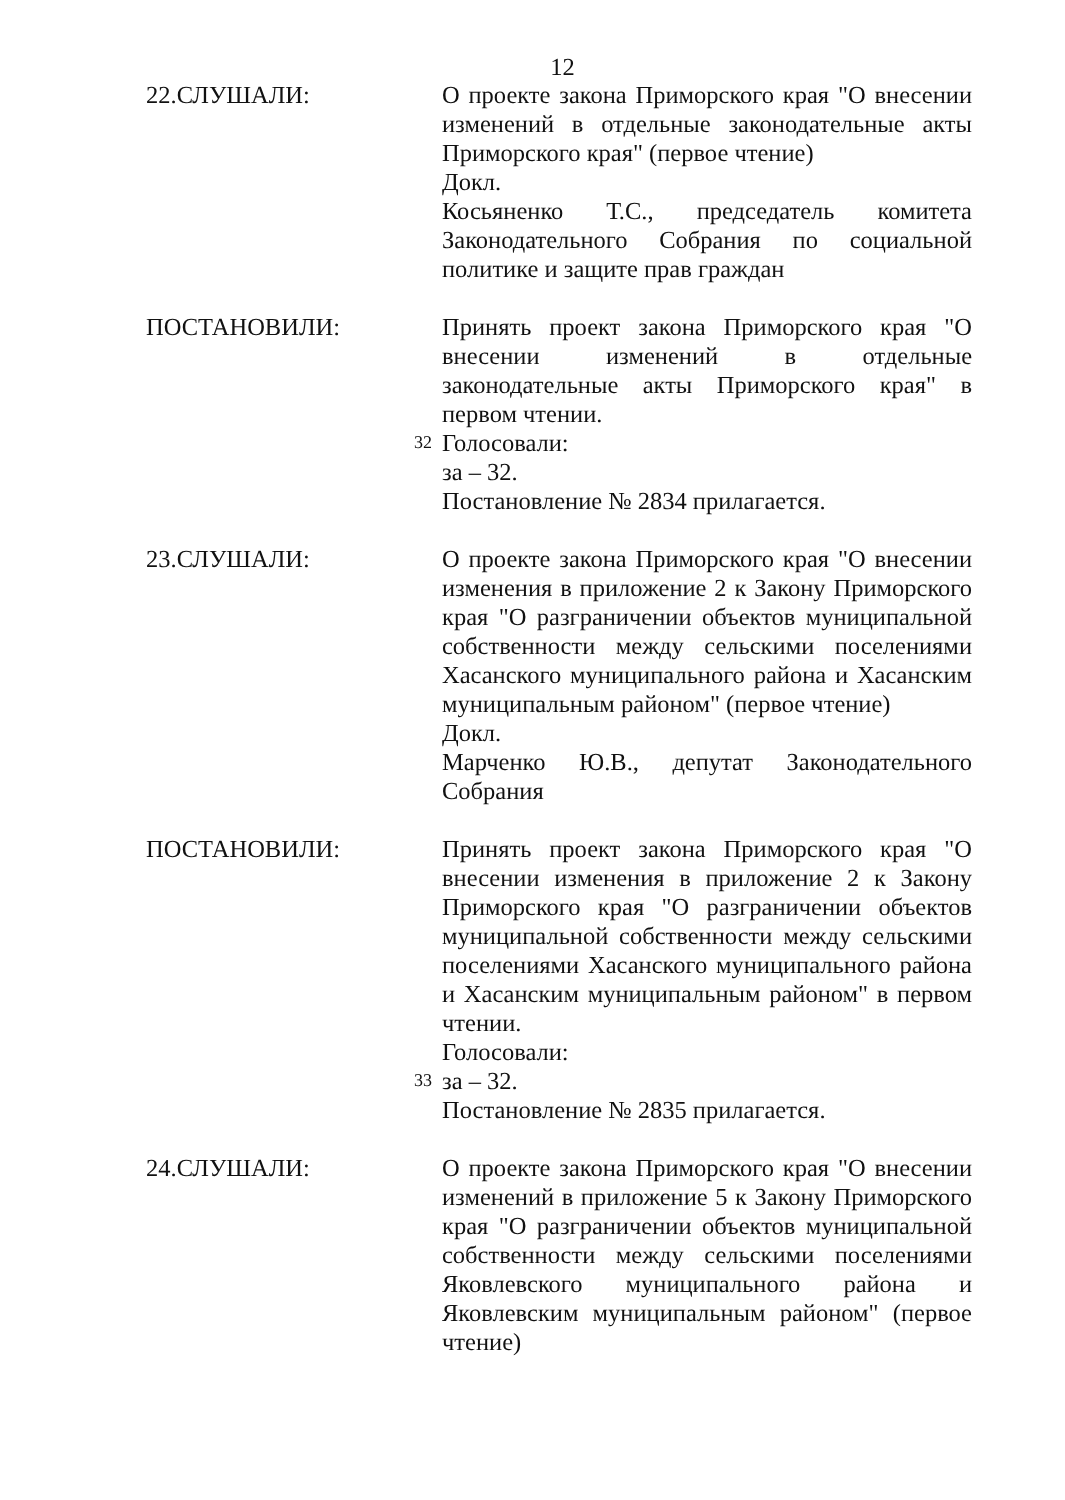12
22.СЛУШАЛИ: О проекте закона Приморского края "О внесении изменений в отдельные законодательные акты Приморского края" (первое чтение)
Докл.
Косьяненко Т.С., председатель комитета Законодательного Собрания по социальной политике и защите прав граждан
ПОСТАНОВИЛИ:
32
Принять проект закона Приморского края "О внесении изменений в отдельные законодательные акты Приморского края" в первом чтении.
Голосовали:
за – 32.
Постановление № 2834 прилагается.
23.СЛУШАЛИ: О проекте закона Приморского края "О внесении изменения в приложение 2 к Закону Приморского края "О разграничении объектов муниципальной собственности между сельскими поселениями Хасанского муниципального района и Хасанским муниципальным районом" (первое чтение)
Докл.
Марченко Ю.В., депутат Законодательного Собрания
ПОСТАНОВИЛИ:
33
Принять проект закона Приморского края "О внесении изменения в приложение 2 к Закону Приморского края "О разграничении объектов муниципальной собственности между сельскими поселениями Хасанского муниципального района и Хасанским муниципальным районом" в первом чтении.
Голосовали:
за – 32.
Постановление № 2835 прилагается.
24.СЛУШАЛИ: О проекте закона Приморского края "О внесении изменений в приложение 5 к Закону Приморского края "О разграничении объектов муниципальной собственности между сельскими поселениями Яковлевского муниципального района и Яковлевским муниципальным районом" (первое чтение)